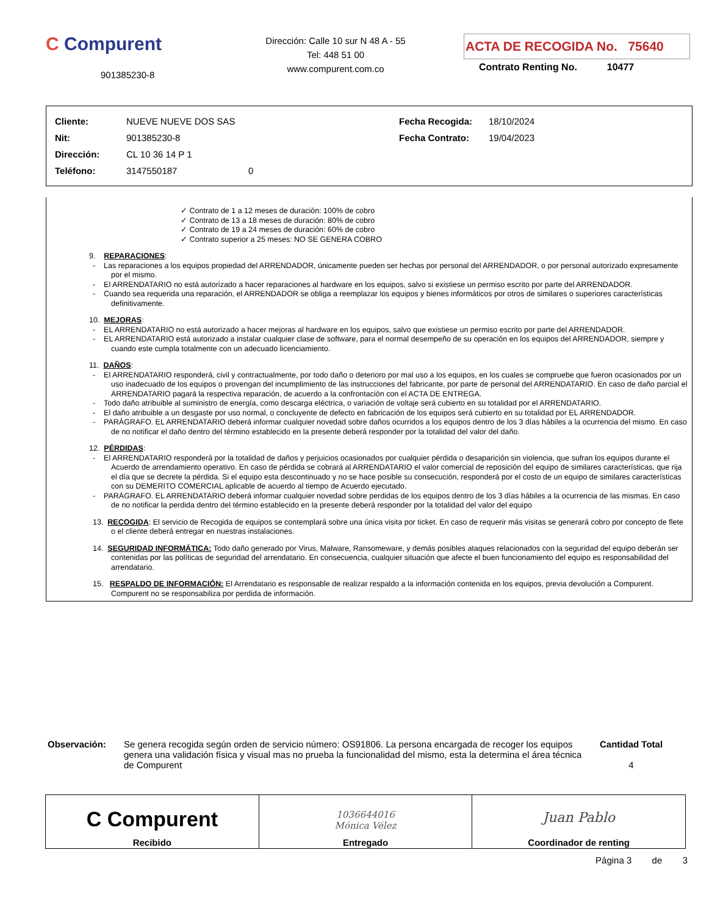C Compurent
901385230-8
Dirección: Calle 10 sur N 48 A - 55
Tel: 448 51 00
www.compurent.com.co
ACTA DE RECOGIDA No. 75640
Contrato Renting No. 10477
| Cliente: | NUEVE NUEVE DOS SAS | Fecha Recogida: | 18/10/2024 |
| Nit: | 901385230-8 | Fecha Contrato: | 19/04/2023 |
| Dirección: | CL 10 36 14 P 1 | | |
| Teléfono: | 3147550187 0 | | |
✓ Contrato de 1 a 12 meses de duración: 100% de cobro
✓ Contrato de 13 a 18 meses de duración: 80% de cobro
✓ Contrato de 19 a 24 meses de duración: 60% de cobro
✓ Contrato superior a 25 meses: NO SE GENERA COBRO
9. REPARACIONES:
- Las reparaciones a los equipos propiedad del ARRENDADOR, únicamente pueden ser hechas por personal del ARRENDADOR, o por personal autorizado expresamente por el mismo.
- El ARRENDATARIO no está autorizado a hacer reparaciones al hardware en los equipos, salvo si existiese un permiso escrito por parte del ARRENDADOR.
- Cuando sea requerida una reparación, el ARRENDADOR se obliga a reemplazar los equipos y bienes informáticos por otros de similares o superiores características definitivamente.
10. MEJORAS:
- EL ARRENDATARIO no está autorizado a hacer mejoras al hardware en los equipos, salvo que existiese un permiso escrito por parte del ARRENDADOR.
- EL ARRENDATARIO está autorizado a instalar cualquier clase de software, para el normal desempeño de su operación en los equipos del ARRENDADOR, siempre y cuando este cumpla totalmente con un adecuado licenciamiento.
11. DAÑOS:
- El ARRENDATARIO responderá, civil y contractualmente, por todo daño o deterioro por mal uso a los equipos, en los cuales se compruebe que fueron ocasionados por un uso inadecuado de los equipos o provengan del incumplimiento de las instrucciones del fabricante, por parte de personal del ARRENDATARIO. En caso de daño parcial el ARRENDATARIO pagará la respectiva reparación, de acuerdo a la confrontación con el ACTA DE ENTREGA.
- Todo daño atribuible al suministro de energía, como descarga eléctrica, o variación de voltaje será cubierto en su totalidad por el ARRENDATARIO.
- El daño atribuible a un desgaste por uso normal, o concluyente de defecto en fabricación de los equipos será cubierto en su totalidad por EL ARRENDADOR.
- PARÁGRAFO. EL ARRENDATARIO deberá informar cualquier novedad sobre daños ocurridos a los equipos dentro de los 3 días hábiles a la ocurrencia del mismo. En caso de no notificar el daño dentro del término establecido en la presente deberá responder por la totalidad del valor del daño.
12. PÉRDIDAS:
- El ARRENDATARIO responderá por la totalidad de daños y perjuicios ocasionados por cualquier pérdida o desaparición sin violencia, que sufran los equipos durante el Acuerdo de arrendamiento operativo. En caso de pérdida se cobrará al ARRENDATARIO el valor comercial de reposición del equipo de similares características, que rija el día que se decrete la pérdida. Si el equipo esta descontinuado y no se hace posible su consecución, responderá por el costo de un equipo de similares características con su DEMERITO COMERCIAL aplicable de acuerdo al tiempo de Acuerdo ejecutado.
- PARÁGRAFO. EL ARRENDATARIO deberá informar cualquier novedad sobre perdidas de los equipos dentro de los 3 días hábiles a la ocurrencia de las mismas. En caso de no notificar la perdida dentro del término establecido en la presente deberá responder por la totalidad del valor del equipo
13. RECOGIDA: El servicio de Recogida de equipos se contemplará sobre una única visita por ticket. En caso de requerir más visitas se generará cobro por concepto de flete o el cliente deberá entregar en nuestras instalaciones.
14. SEGURIDAD INFORMÁTICA: Todo daño generado por Virus, Malware, Ransomeware, y demás posibles ataques relacionados con la seguridad del equipo deberán ser contenidas por las políticas de seguridad del arrendatario. En consecuencia, cualquier situación que afecte el buen funcionamiento del equipo es responsabilidad del arrendatario.
15. RESPALDO DE INFORMACIÓN: El Arrendatario es responsable de realizar respaldo a la información contenida en los equipos, previa devolución a Compurent. Compurent no se responsabiliza por perdida de información.
Observación: Se genera recogida según orden de servicio número: OS91806. La persona encargada de recoger los equipos genera una validación física y visual mas no prueba la funcionalidad del mismo, esta la determina el área técnica de Compurent
Cantidad Total
4
| C Compurent Recibido | 1036644016 Mónica Vélez Entregado | Juan Pablo Coordinador de renting |
Página 3 de 3